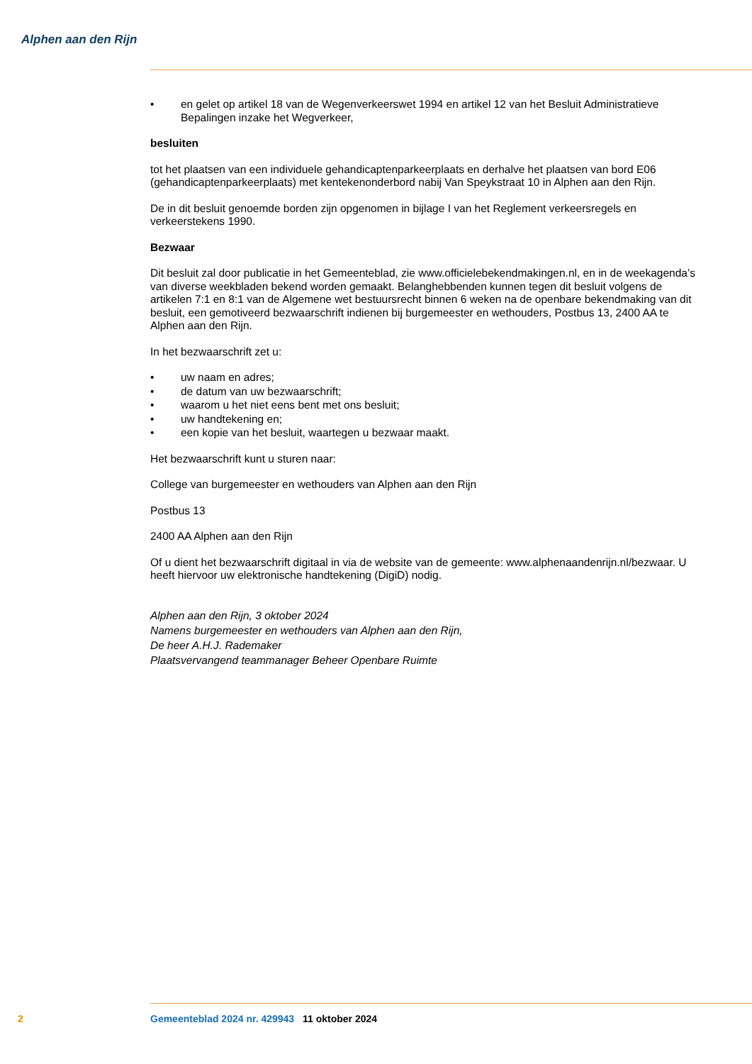Alphen aan den Rijn
• en gelet op artikel 18 van de Wegenverkeerswet 1994 en artikel 12 van het Besluit Administratieve Bepalingen inzake het Wegverkeer,
besluiten
tot het plaatsen van een individuele gehandicaptenparkeerplaats en derhalve het plaatsen van bord E06 (gehandicaptenparkeerplaats) met kentekenonderbord nabij Van Speykstraat 10 in Alphen aan den Rijn.
De in dit besluit genoemde borden zijn opgenomen in bijlage I van het Reglement verkeersregels en verkeerstekens 1990.
Bezwaar
Dit besluit zal door publicatie in het Gemeenteblad, zie www.officielebekendmakingen.nl, en in de weekagenda’s van diverse weekbladen bekend worden gemaakt. Belanghebbenden kunnen tegen dit besluit volgens de artikelen 7:1 en 8:1 van de Algemene wet bestuursrecht binnen 6 weken na de openbare bekendmaking van dit besluit, een gemotiveerd bezwaarschrift indienen bij burgemeester en wethouders, Postbus 13, 2400 AA te Alphen aan den Rijn.
In het bezwaarschrift zet u:
• uw naam en adres;
• de datum van uw bezwaarschrift;
• waarom u het niet eens bent met ons besluit;
• uw handtekening en;
• een kopie van het besluit, waartegen u bezwaar maakt.
Het bezwaarschrift kunt u sturen naar:
College van burgemeester en wethouders van Alphen aan den Rijn
Postbus 13
2400 AA Alphen aan den Rijn
Of u dient het bezwaarschrift digitaal in via de website van de gemeente: www.alphenaandenrijn.nl/bezwaar. U heeft hiervoor uw elektronische handtekening (DigiD) nodig.
Alphen aan den Rijn, 3 oktober 2024
Namens burgemeester en wethouders van Alphen aan den Rijn,
De heer A.H.J. Rademaker
Plaatsvervangend teammanager Beheer Openbare Ruimte
2 Gemeenteblad 2024 nr. 429943 11 oktober 2024